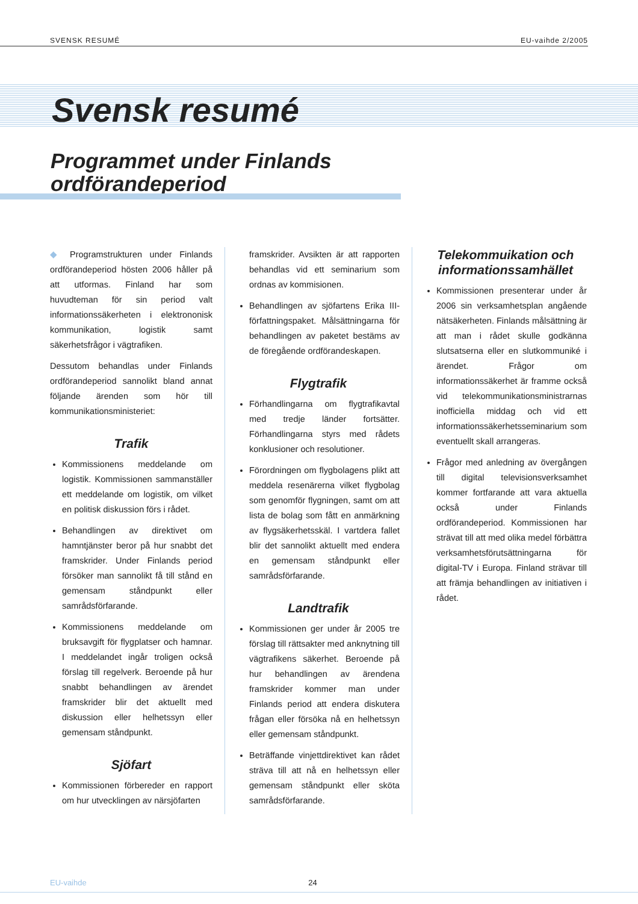SVENSK RESUMÉ EU-vaihde 2/2005
Svensk resumé
Programmet under Finlands
ordförandeperiod
◆ Programstrukturen under Finlands ordförandeperiod hösten 2006 håller på att utformas. Finland har som huvudteman för sin period valt informationssäkerheten i elektrononisk kommunikation, logistik samt säkerhetsfrågor i vägtrafiken.
Dessutom behandlas under Finlands ordförandeperiod sannolikt bland annat följande ärenden som hör till kommunikationsministeriet:
Trafik
Kommissionens meddelande om logistik. Kommissionen sammanställer ett meddelande om logistik, om vilket en politisk diskussion förs i rådet.
Behandlingen av direktivet om hamntjänster beror på hur snabbt det framskrider. Under Finlands period försöker man sannolikt få till stånd en gemensam ståndpunkt eller samrådsförfarande.
Kommissionens meddelande om bruksavgift för flygplatser och hamnar. I meddelandet ingår troligen också förslag till regelverk. Beroende på hur snabbt behandlingen av ärendet framskrider blir det aktuellt med diskussion eller helhetssyn eller gemensam ståndpunkt.
Sjöfart
Kommissionen förbereder en rapport om hur utvecklingen av närsjöfarten
framskrider. Avsikten är att rapporten behandlas vid ett seminarium som ordnas av kommisionen.
Behandlingen av sjöfartens Erika III-författningspaket. Målsättningarna för behandlingen av paketet bestäms av de föregående ordförandeskapen.
Flygtrafik
Förhandlingarna om flygtrafikavtal med tredje länder fortsätter. Förhandlingarna styrs med rådets konklusioner och resolutioner.
Förordningen om flygbolagens plikt att meddela resenärerna vilket flygbolag som genomför flygningen, samt om att lista de bolag som fått en anmärkning av flygsäkerhetsskäl. I vartdera fallet blir det sannolikt aktuellt med endera en gemensam ståndpunkt eller samrådsförfarande.
Landtrafik
Kommissionen ger under år 2005 tre förslag till rättsakter med anknytning till vägtrafikens säkerhet. Beroende på hur behandlingen av ärendena framskrider kommer man under Finlands period att endera diskutera frågan eller försöka nå en helhetssyn eller gemensam ståndpunkt.
Beträffande vinjettdirektivet kan rådet sträva till att nå en helhetssyn eller gemensam ståndpunkt eller sköta samrådsförfarande.
Telekommuikation och informationssamhället
Kommissionen presenterar under år 2006 sin verksamhetsplan angående nätsäkerheten. Finlands målsättning är att man i rådet skulle godkänna slutsatserna eller en slutkommuniké i ärendet. Frågor om informationssäkerhet är framme också vid telekommunikationsministrarnas inofficiella middag och vid ett informationssäkerhetsseminarium som eventuellt skall arrangeras.
Frågor med anledning av övergången till digital televisionsverksamhet kommer fortfarande att vara aktuella också under Finlands ordförandeperiod. Kommissionen har strävat till att med olika medel förbättra verksamhetsförutsättningarna för digital-TV i Europa. Finland strävar till att främja behandlingen av initiativen i rådet.
EU-vaihde 24